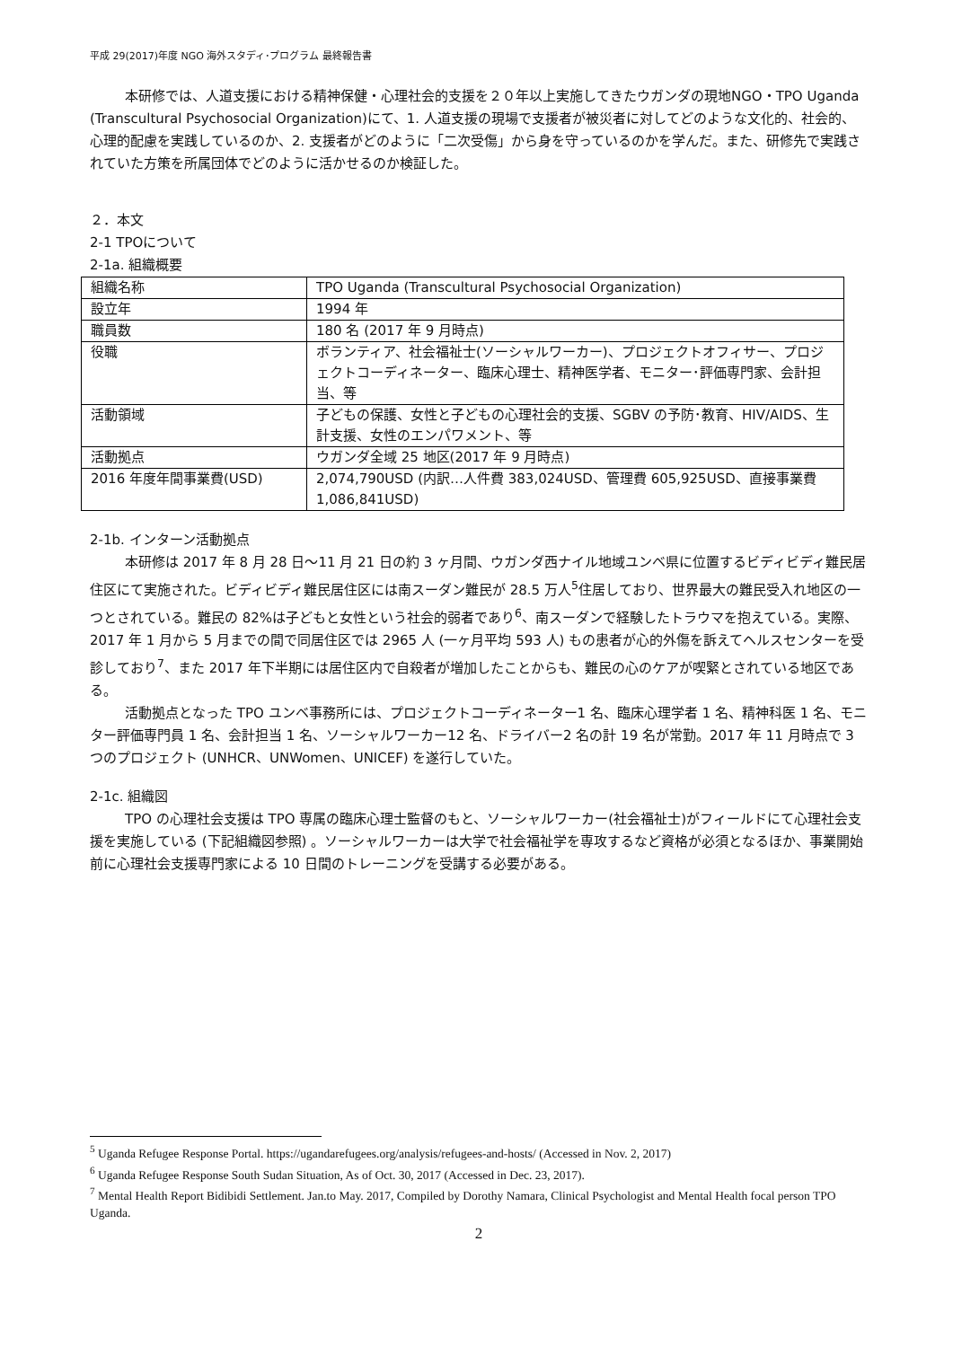平成 29(2017)年度 NGO 海外スタディ･プログラム 最終報告書
本研修では、人道支援における精神保健・心理社会的支援を２０年以上実施してきたウガンダの現地NGO・TPO Uganda (Transcultural Psychosocial Organization)にて、1. 人道支援の現場で支援者が被災者に対してどのような文化的、社会的、心理的配慮を実践しているのか、2. 支援者がどのように「二次受傷」から身を守っているのかを学んだ。また、研修先で実践されていた方策を所属団体でどのように活かせるのか検証した。
２．本文
2-1 TPOについて
2-1a. 組織概要
| 組織名称 | TPO Uganda (Transcultural Psychosocial Organization) |
| 設立年 | 1994 年 |
| 職員数 | 180 名 (2017 年 9 月時点) |
| 役職 | ボランティア、社会福祉士(ソーシャルワーカー)、プロジェクトオフィサー、プロジェクトコーディネーター、臨床心理士、精神医学者、モニター･評価専門家、会計担当、等 |
| 活動領域 | 子どもの保護、女性と子どもの心理社会的支援、SGBV の予防･教育、HIV/AIDS、生計支援、女性のエンパワメント、等 |
| 活動拠点 | ウガンダ全域 25 地区(2017 年 9 月時点) |
| 2016 年度年間事業費(USD) | 2,074,790USD (内訳…人件費 383,024USD、管理費 605,925USD、直接事業費 1,086,841USD) |
2-1b. インターン活動拠点
本研修は 2017 年 8 月 28 日～11 月 21 日の約 3 ヶ月間、ウガンダ西ナイル地域ユンベ県に位置するビディビディ難民居住区にて実施された。ビディビディ難民居住区には南スーダン難民が 28.5 万人<sup>5</sup>住居しており、世界最大の難民受入れ地区の一つとされている。難民の 82%は子どもと女性という社会的弱者であり<sup>6</sup>、南スーダンで経験したトラウマを抱えている。実際、2017 年 1 月から 5 月までの間で同居住区では 2965 人 (一ヶ月平均 593 人) もの患者が心的外傷を訴えてヘルスセンターを受診しており<sup>7</sup>、また 2017 年下半期には居住区内で自殺者が増加したことからも、難民の心のケアが喫緊とされている地区である。
活動拠点となった TPO ユンベ事務所には、プロジェクトコーディネーター1 名、臨床心理学者 1 名、精神科医 1 名、モニター評価専門員 1 名、会計担当 1 名、ソーシャルワーカー12 名、ドライバー2 名の計 19 名が常勤。2017 年 11 月時点で 3 つのプロジェクト (UNHCR、UNWomen、UNICEF) を遂行していた。
2-1c. 組織図
TPO の心理社会支援は TPO 専属の臨床心理士監督のもと、ソーシャルワーカー(社会福祉士)がフィールドにて心理社会支援を実施している (下記組織図参照) 。ソーシャルワーカーは大学で社会福祉学を専攻するなど資格が必須となるほか、事業開始前に心理社会支援専門家による 10 日間のトレーニングを受講する必要がある。
<sup>5</sup> Uganda Refugee Response Portal. https://ugandarefugees.org/analysis/refugees-and-hosts/ (Accessed in Nov. 2, 2017)
<sup>6</sup> Uganda Refugee Response South Sudan Situation, As of Oct. 30, 2017 (Accessed in Dec. 23, 2017).
<sup>7</sup> Mental Health Report Bidibidi Settlement. Jan.to May. 2017, Compiled by Dorothy Namara, Clinical Psychologist and Mental Health focal person TPO Uganda.
2